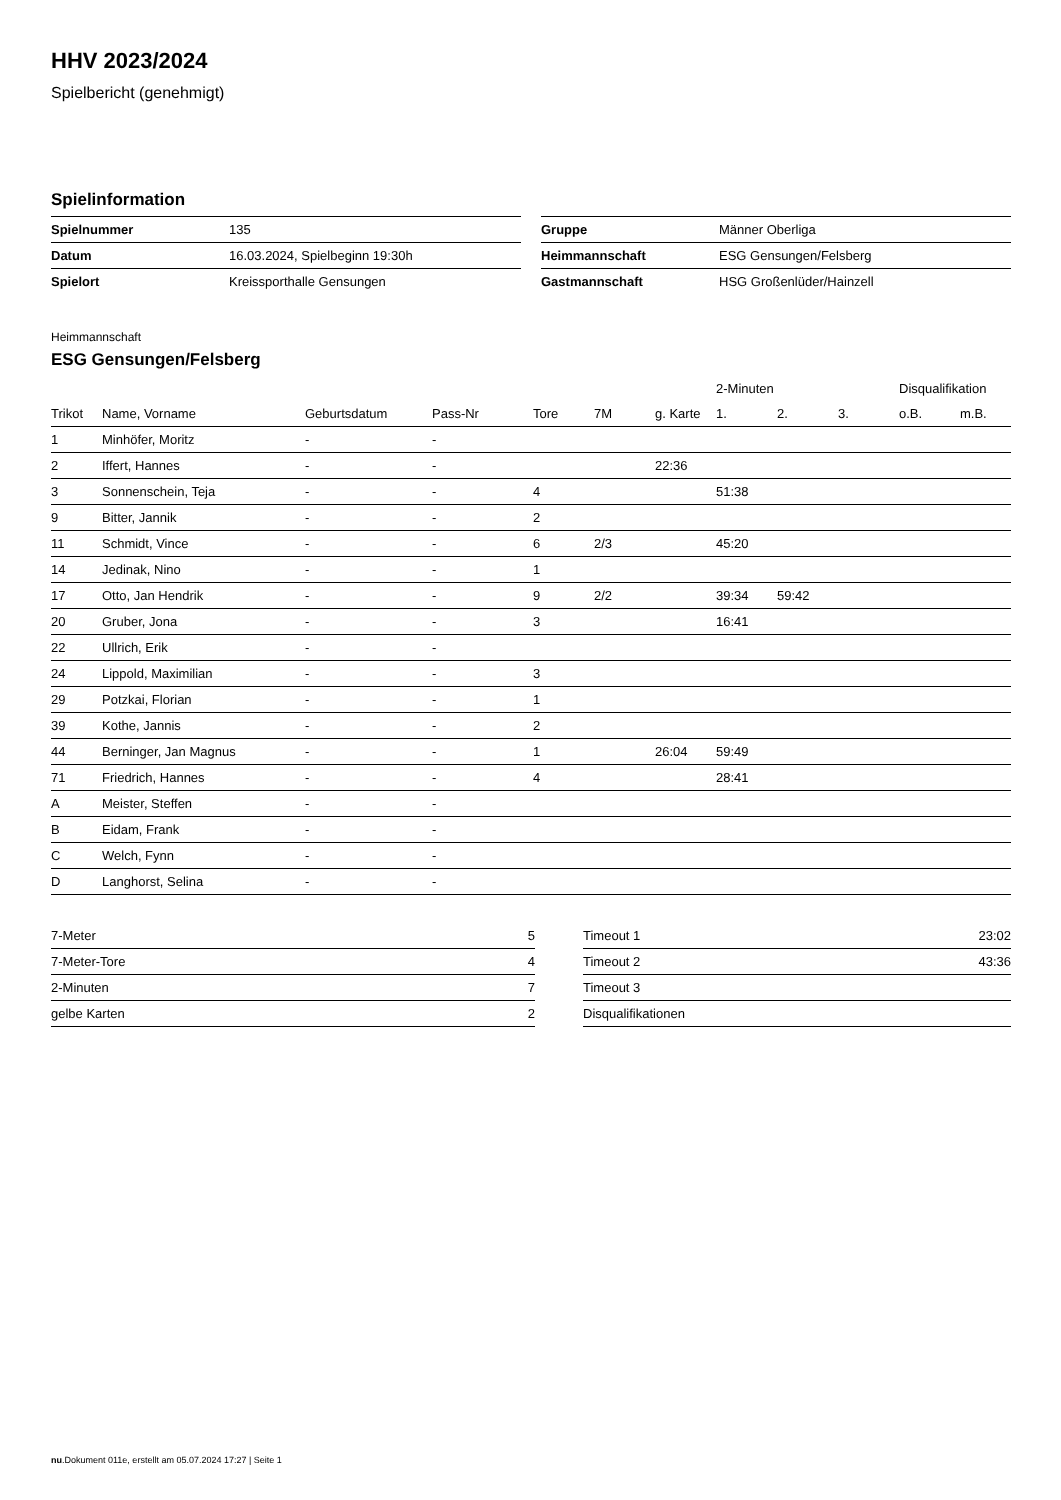HHV 2023/2024
Spielbericht (genehmigt)
Spielinformation
| Spielnummer | 135 |
| Datum | 16.03.2024, Spielbeginn 19:30h |
| Spielort | Kreissporthalle Gensungen |
| Gruppe | Männer Oberliga |
| Heimmannschaft | ESG Gensungen/Felsberg |
| Gastmannschaft | HSG Großenlüder/Hainzell |
Heimmannschaft
ESG Gensungen/Felsberg
| | | | | | | | 2-Minuten | | | Disqualifikation | |
| --- | --- | --- | --- | --- | --- | --- | --- | --- | --- | --- | --- |
| Trikot | Name, Vorname | Geburtsdatum | Pass-Nr | Tore | 7M | g. Karte | 1. | 2. | 3. | o.B. | m.B. |
| 1 | Minhöfer, Moritz | - | - | | | | | | | | |
| 2 | Iffert, Hannes | - | - | | | 22:36 | | | | | |
| 3 | Sonnenschein, Teja | - | - | 4 | | | 51:38 | | | | |
| 9 | Bitter, Jannik | - | - | 2 | | | | | | | |
| 11 | Schmidt, Vince | - | - | 6 | 2/3 | | 45:20 | | | | |
| 14 | Jedinak, Nino | - | - | 1 | | | | | | | |
| 17 | Otto, Jan Hendrik | - | - | 9 | 2/2 | | 39:34 | 59:42 | | | |
| 20 | Gruber, Jona | - | - | 3 | | | 16:41 | | | | |
| 22 | Ullrich, Erik | - | - | | | | | | | | |
| 24 | Lippold, Maximilian | - | - | 3 | | | | | | | |
| 29 | Potzkai, Florian | - | - | 1 | | | | | | | |
| 39 | Kothe, Jannis | - | - | 2 | | | | | | | |
| 44 | Berninger, Jan Magnus | - | - | 1 | | 26:04 | 59:49 | | | | |
| 71 | Friedrich, Hannes | - | - | 4 | | | 28:41 | | | | |
| A | Meister, Steffen | - | - | | | | | | | | |
| B | Eidam, Frank | - | - | | | | | | | | |
| C | Welch, Fynn | - | - | | | | | | | | |
| D | Langhorst, Selina | - | - | | | | | | | | |
| 7-Meter | 5 |
| 7-Meter-Tore | 4 |
| 2-Minuten | 7 |
| gelbe Karten | 2 |
| Timeout 1 | 23:02 |
| Timeout 2 | 43:36 |
| Timeout 3 | |
| Disqualifikationen | |
nu.Dokument 011e, erstellt am 05.07.2024 17:27 | Seite 1